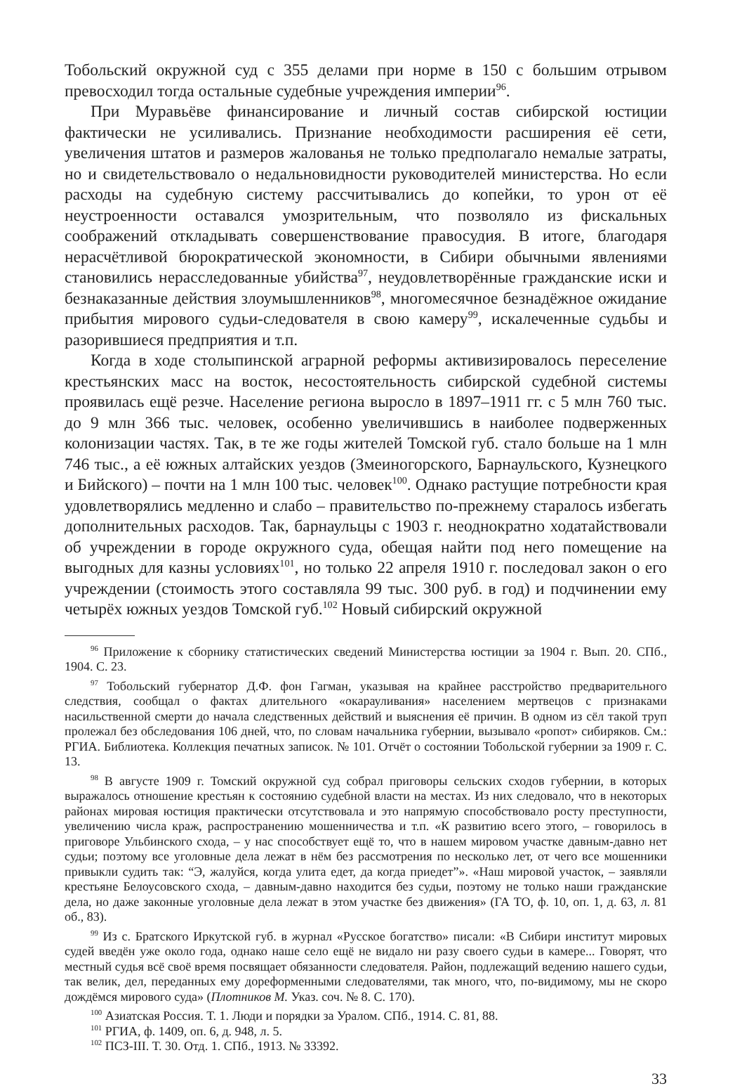Тобольский окружной суд с 355 делами при норме в 150 с большим отрывом превосходил тогда остальные судебные учреждения империи<sup>96</sup>.
При Муравьёве финансирование и личный состав сибирской юстиции фактически не усиливались. Признание необходимости расширения её сети, увеличения штатов и размеров жалованья не только предполагало немалые затраты, но и свидетельствовало о недальновидности руководителей министерства. Но если расходы на судебную систему рассчитывались до копейки, то урон от её неустроенности оставался умозрительным, что позволяло из фискальных соображений откладывать совершенствование правосудия. В итоге, благодаря нерасчётливой бюрократической экономности, в Сибири обычными явлениями становились нерасследованные убийства<sup>97</sup>, неудовлетворённые гражданские иски и безнаказанные действия злоумышленников<sup>98</sup>, многомесячное безнадёжное ожидание прибытия мирового судьи-следователя в свою камеру<sup>99</sup>, искалеченные судьбы и разорившиеся предприятия и т.п.
Когда в ходе столыпинской аграрной реформы активизировалось переселение крестьянских масс на восток, несостоятельность сибирской судебной системы проявилась ещё резче. Население региона выросло в 1897–1911 гг. с 5 млн 760 тыс. до 9 млн 366 тыс. человек, особенно увеличившись в наиболее подверженных колонизации частях. Так, в те же годы жителей Томской губ. стало больше на 1 млн 746 тыс., а её южных алтайских уездов (Змеиногорского, Барнаульского, Кузнецкого и Бийского) – почти на 1 млн 100 тыс. человек<sup>100</sup>. Однако растущие потребности края удовлетворялись медленно и слабо – правительство по-прежнему старалось избегать дополнительных расходов. Так, барнаульцы с 1903 г. неоднократно ходатайствовали об учреждении в городе окружного суда, обещая найти под него помещение на выгодных для казны условиях<sup>101</sup>, но только 22 апреля 1910 г. последовал закон о его учреждении (стоимость этого составляла 99 тыс. 300 руб. в год) и подчинении ему четырёх южных уездов Томской губ.<sup>102</sup> Новый сибирский окружной
<sup>96</sup> Приложение к сборнику статистических сведений Министерства юстиции за 1904 г. Вып. 20. СПб., 1904. С. 23.
<sup>97</sup> Тобольский губернатор Д.Ф. фон Гагман, указывая на крайнее расстройство предварительного следствия, сообщал о фактах длительного «окарауливания» населением мертвецов с признаками насильственной смерти до начала следственных действий и выяснения её причин. В одном из сёл такой труп пролежал без обследования 106 дней, что, по словам начальника губернии, вызывало «ропот» сибиряков. См.: РГИА. Библиотека. Коллекция печатных записок. № 101. Отчёт о состоянии Тобольской губернии за 1909 г. С. 13.
<sup>98</sup> В августе 1909 г. Томский окружной суд собрал приговоры сельских сходов губернии, в которых выражалось отношение крестьян к состоянию судебной власти на местах. Из них следовало, что в некоторых районах мировая юстиция практически отсутствовала и это напрямую способствовало росту преступности, увеличению числа краж, распространению мошенничества и т.п. «К развитию всего этого, – говорилось в приговоре Ульбинского схода, – у нас способствует ещё то, что в нашем мировом участке давным-давно нет судьи; поэтому все уголовные дела лежат в нём без рассмотрения по несколько лет, от чего все мошенники привыкли судить так: “Э, жалуйся, когда улита едет, да когда приедет”». «Наш мировой участок, – заявляли крестьяне Белоусовского схода, – давным-давно находится без судьи, поэтому не только наши гражданские дела, но даже законные уголовные дела лежат в этом участке без движения» (ГА ТО, ф. 10, оп. 1, д. 63, л. 81 об., 83).
<sup>99</sup> Из с. Братского Иркутской губ. в журнал «Русское богатство» писали: «В Сибири институт мировых судей введён уже около года, однако наше село ещё не видало ни разу своего судьи в камере... Говорят, что местный судья всё своё время посвящает обязанности следователя. Район, подлежащий ведению нашего судьи, так велик, дел, переданных ему дореформенными следователями, так много, что, по-видимому, мы не скоро дождёмся мирового суда» (Плотников М. Указ. соч. № 8. С. 170).
<sup>100</sup> Азиатская Россия. Т. 1. Люди и порядки за Уралом. СПб., 1914. С. 81, 88.
<sup>101</sup> РГИА, ф. 1409, оп. 6, д. 948, л. 5.
<sup>102</sup> ПСЗ-III. Т. 30. Отд. 1. СПб., 1913. № 33392.
33